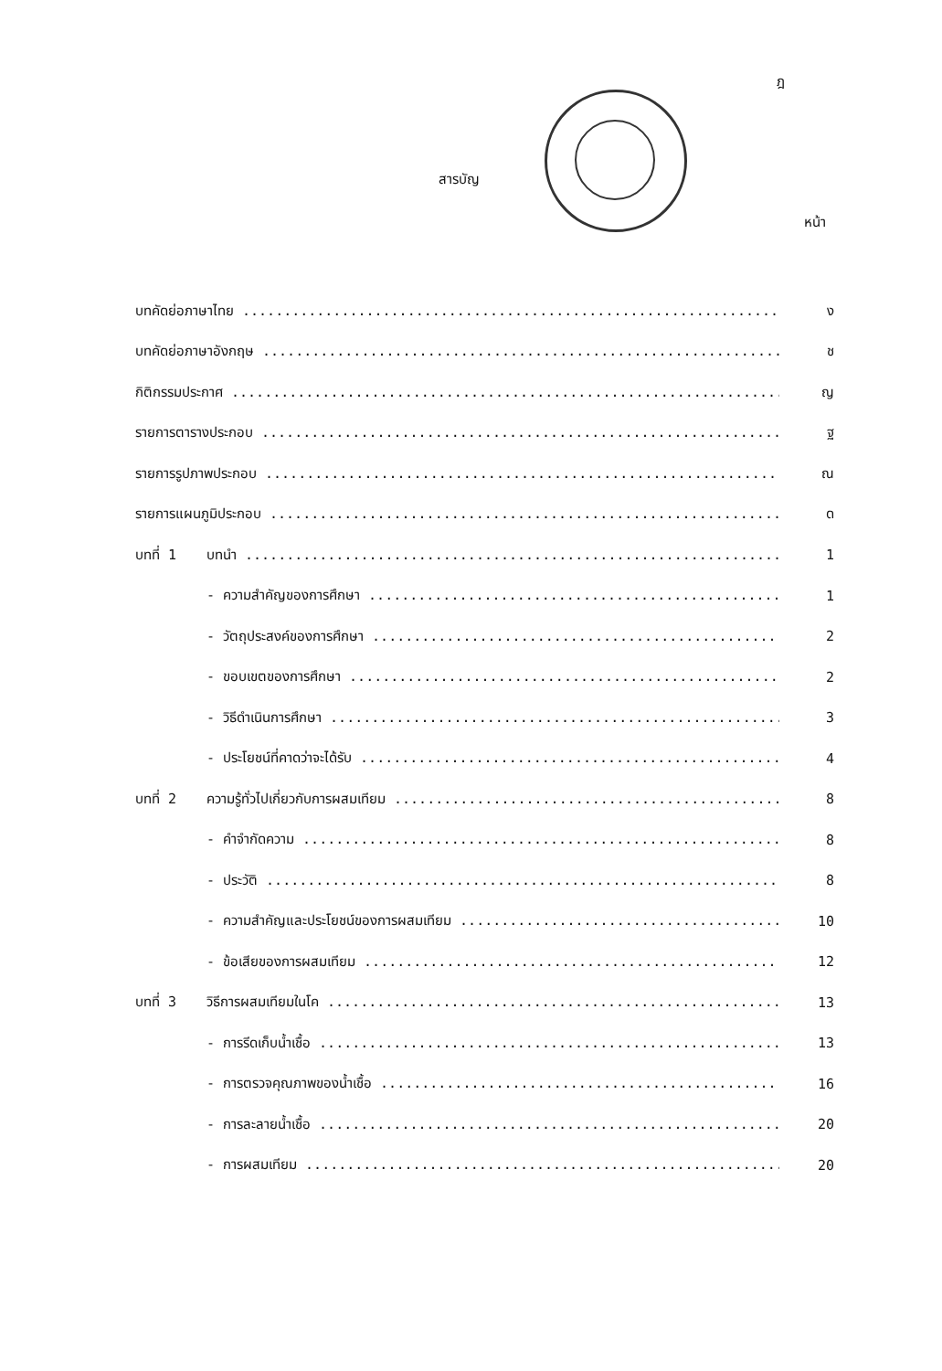ฎ
สารบัญ
หน้า
บทคัดย่อภาษาไทย ง
บทคัดย่อภาษาอังกฤษ ช
กิติกรรมประกาศ ญ
รายการตารางประกอบ ฐ
รายการรูปภาพประกอบ ณ
รายการแผนภูมิประกอบ ด
บทที่ 1 บทนำ 1
- ความสำคัญของการศึกษา 1
- วัตถุประสงค์ของการศึกษา 2
- ขอบเขตของการศึกษา 2
- วิธีดำเนินการศึกษา 3
- ประโยชน์ที่คาดว่าจะได้รับ 4
บทที่ 2 ความรู้ทั่วไปเกี่ยวกับการผสมเทียม 8
- คำจำกัดความ 8
- ประวัติ 8
- ความสำคัญและประโยชน์ของการผสมเทียม 10
- ข้อเสียของการผสมเทียม 12
บทที่ 3 วิธีการผสมเทียมในโค 13
- การรีดเก็บน้ำเชื้อ 13
- การตรวจคุณภาพของน้ำเชื้อ 16
- การละลายน้ำเชื้อ 20
- การผสมเทียม 20